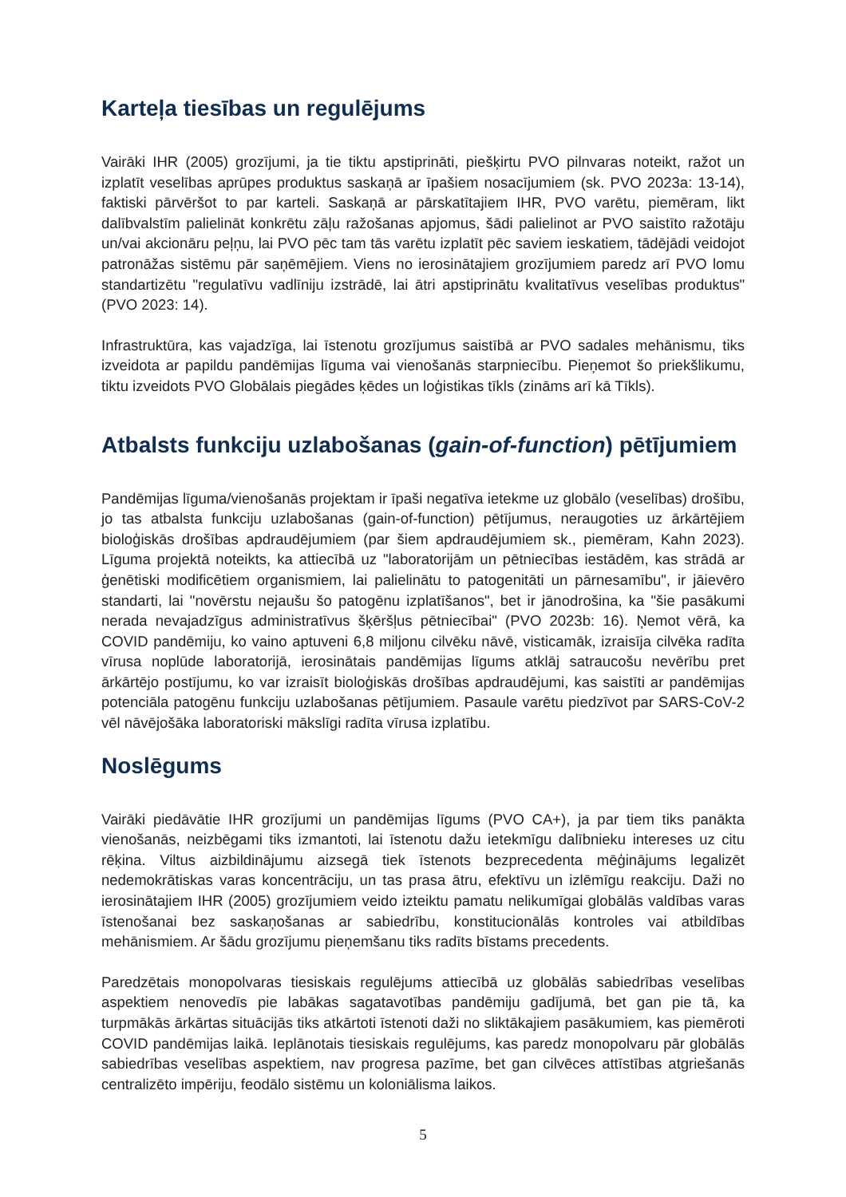Karteļa tiesības un regulējums
Vairāki IHR (2005) grozījumi, ja tie tiktu apstiprināti, piešķirtu PVO pilnvaras noteikt, ražot un izplatīt veselības aprūpes produktus saskaņā ar īpašiem nosacījumiem (sk. PVO 2023a: 13-14), faktiski pārvēršot to par karteli. Saskaņā ar pārskatītajiem IHR, PVO varētu, piemēram, likt dalībvalstīm palielināt konkrētu zāļu ražošanas apjomus, šādi palielinot ar PVO saistīto ražotāju un/vai akcionāru peļņu, lai PVO pēc tam tās varētu izplatīt pēc saviem ieskatiem, tādējādi veidojot patronāžas sistēmu pār saņēmējiem. Viens no ierosinātajiem grozījumiem paredz arī PVO lomu standartizētu "regulatīvu vadlīniju izstrādē, lai ātri apstiprinātu kvalitatīvus veselības produktus" (PVO 2023: 14).
Infrastruktūra, kas vajadzīga, lai īstenotu grozījumus saistībā ar PVO sadales mehānismu, tiks izveidota ar papildu pandēmijas līguma vai vienošanās starpniecību. Pieņemot šo priekšlikumu, tiktu izveidots PVO Globālais piegādes ķēdes un loģistikas tīkls (zināms arī kā Tīkls).
Atbalsts funkciju uzlabošanas (gain-of-function) pētījumiem
Pandēmijas līguma/vienošanās projektam ir īpaši negatīva ietekme uz globālo (veselības) drošību, jo tas atbalsta funkciju uzlabošanas (gain-of-function) pētījumus, neraugoties uz ārkārtējiem bioloģiskās drošības apdraudējumiem (par šiem apdraudējumiem sk., piemēram, Kahn 2023). Līguma projektā noteikts, ka attiecībā uz "laboratorijām un pētniecības iestādēm, kas strādā ar ģenētiski modificētiem organismiem, lai palielinātu to patogenitāti un pārnesamību", ir jāievēro standarti, lai "novērstu nejaušu šo patogēnu izplatīšanos", bet ir jānodrošina, ka "šie pasākumi nerada nevajadzīgus administratīvus šķēršļus pētniecībai" (PVO 2023b: 16). Ņemot vērā, ka COVID pandēmiju, ko vaino aptuveni 6,8 miljonu cilvēku nāvē, visticamāk, izraisīja cilvēka radīta vīrusa noplūde laboratorijā, ierosinātais pandēmijas līgums atklāj satraucošu nevērību pret ārkārtējo postījumu, ko var izraisīt bioloģiskās drošības apdraudējumi, kas saistīti ar pandēmijas potenciāla patogēnu funkciju uzlabošanas pētījumiem. Pasaule varētu piedzīvot par SARS-CoV-2 vēl nāvējošāka laboratoriski mākslīgi radīta vīrusa izplatību.
Noslēgums
Vairāki piedāvātie IHR grozījumi un pandēmijas līgums (PVO CA+), ja par tiem tiks panākta vienošanās, neizbēgami tiks izmantoti, lai īstenotu dažu ietekmīgu dalībnieku intereses uz citu rēķina. Viltus aizbildinājumu aizsegā tiek īstenots bezprecedenta mēģinājums legalizēt nedemokrātiskas varas koncentrāciju, un tas prasa ātru, efektīvu un izlēmīgu reakciju. Daži no ierosinātajiem IHR (2005) grozījumiem veido izteiktu pamatu nelikumīgai globālās valdības varas īstenošanai bez saskaņošanas ar sabiedrību, konstitucionālās kontroles vai atbildības mehānismiem. Ar šādu grozījumu pieņemšanu tiks radīts bīstams precedents.
Paredzētais monopolvaras tiesiskais regulējums attiecībā uz globālās sabiedrības veselības aspektiem nenovedīs pie labākas sagatavotības pandēmiju gadījumā, bet gan pie tā, ka turpmākās ārkārtas situācijās tiks atkārtoti īstenoti daži no sliktākajiem pasākumiem, kas piemēroti COVID pandēmijas laikā. Ieplānotais tiesiskais regulējums, kas paredz monopolvaru pār globālās sabiedrības veselības aspektiem, nav progresa pazīme, bet gan cilvēces attīstības atgriešanās centralizēto impēriju, feodālo sistēmu un koloniālisma laikos.
5